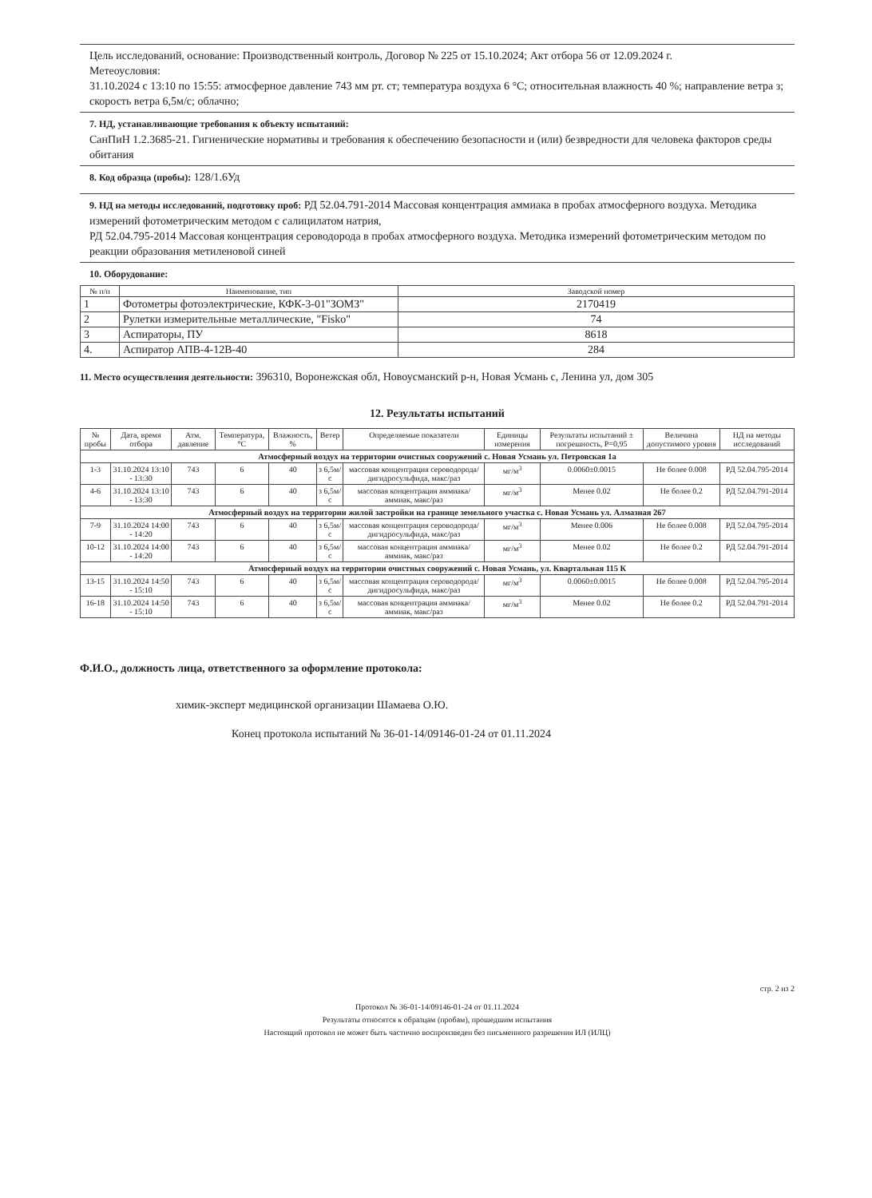Цель исследований, основание: Производственный контроль, Договор № 225 от 15.10.2024; Акт отбора 56 от 12.09.2024 г.
Метеоусловия:
31.10.2024 с 13:10 по 15:55: атмосферное давление 743 мм рт. ст; температура воздуха 6 °С; относительная влажность 40 %; направление ветра з; скорость ветра 6,5м/с; облачно;
7. НД, устанавливающие требования к объекту испытаний:
СанПиН 1.2.3685-21. Гигиенические нормативы и требования к обеспечению безопасности и (или) безвредности для человека факторов среды обитания
8. Код образца (пробы): 128/1.6Уд
9. НД на методы исследований, подготовку проб: РД 52.04.791-2014 Массовая концентрация аммиака в пробах атмосферного воздуха. Методика измерений фотометрическим методом с салицилатом натрия,
РД 52.04.795-2014 Массовая концентрация сероводорода в пробах атмосферного воздуха. Методика измерений фотометрическим методом по реакции образования метиленовой синей
10. Оборудование:
| № п/п | Наименование, тип | Заводской номер |
| --- | --- | --- |
| 1 | Фотометры фотоэлектрические, КФК-3-01"ЗОМЗ" | 2170419 |
| 2 | Рулетки измерительные металлические, "Fisko" | 74 |
| 3 | Аспираторы, ПУ | 8618 |
| 4. | Аспиратор АПВ-4-12В-40 | 284 |
11. Место осуществления деятельности: 396310, Воронежская обл, Новоусманский р-н, Новая Усмань с, Ленина ул, дом 305
12. Результаты испытаний
| № пробы | Дата, время отбора | Атм. давление | Температура, °С | Влажность, % | Ветер | Определяемые показатели | Единицы измерения | Результаты испытаний ± погрешность, Р=0,95 | Величина допустимого уровня | НД на методы исследований |
| --- | --- | --- | --- | --- | --- | --- | --- | --- | --- | --- |
| Атмосферный воздух на территории очистных сооружений с. Новая Усмань ул. Петровская 1а | | | | | | | | | | |
| 1-3 | 31.10.2024 13:10 - 13:30 | 743 | 6 | 40 | з 6,5м/с | массовая концентрация сероводорода/дигидросульфида, макс/раз | мг/м<sup>3</sup> | 0.0060±0.0015 | Не более 0.008 | РД 52.04.795-2014 |
| 4-6 | 31.10.2024 13:10 - 13:30 | 743 | 6 | 40 | з 6,5м/с | массовая концентрация аммиака/аммиак, макс/раз | мг/м<sup>3</sup> | Менее 0.02 | Не более 0.2 | РД 52.04.791-2014 |
| Атмосферный воздух на территории жилой застройки на границе земельного участка с. Новая Усмань ул. Алмазная 267 | | | | | | | | | | |
| 7-9 | 31.10.2024 14:00 - 14:20 | 743 | 6 | 40 | з 6,5м/с | массовая концентрация сероводорода/дигидросульфида, макс/раз | мг/м<sup>3</sup> | Менее 0.006 | Не более 0.008 | РД 52.04.795-2014 |
| 10-12 | 31.10.2024 14:00 - 14:20 | 743 | 6 | 40 | з 6,5м/с | массовая концентрация аммиака/аммиак, макс/раз | мг/м<sup>3</sup> | Менее 0.02 | Не более 0.2 | РД 52.04.791-2014 |
| Атмосферный воздух на территории очистных сооружений с. Новая Усмань, ул. Квартальная 115 К | | | | | | | | | | |
| 13-15 | 31.10.2024 14:50 - 15:10 | 743 | 6 | 40 | з 6,5м/с | массовая концентрация сероводорода/дигидросульфида, макс/раз | мг/м<sup>3</sup> | 0.0060±0.0015 | Не более 0.008 | РД 52.04.795-2014 |
| 16-18 | 31.10.2024 14:50 - 15:10 | 743 | 6 | 40 | з 6,5м/с | массовая концентрация аммиака/аммиак, макс/раз | мг/м<sup>3</sup> | Менее 0.02 | Не более 0.2 | РД 52.04.791-2014 |
Ф.И.О., должность лица, ответственного за оформление протокола:
химик-эксперт медицинской организации Шамаева О.Ю.
Конец протокола испытаний № 36-01-14/09146-01-24 от 01.11.2024
стр. 2 из 2
Протокол № 36-01-14/09146-01-24 от 01.11.2024
Результаты относятся к образцам (пробам), прошедшим испытания
Настоящий протокол не может быть частично воспроизведен без письменного разрешения ИЛ (ИЛЦ)